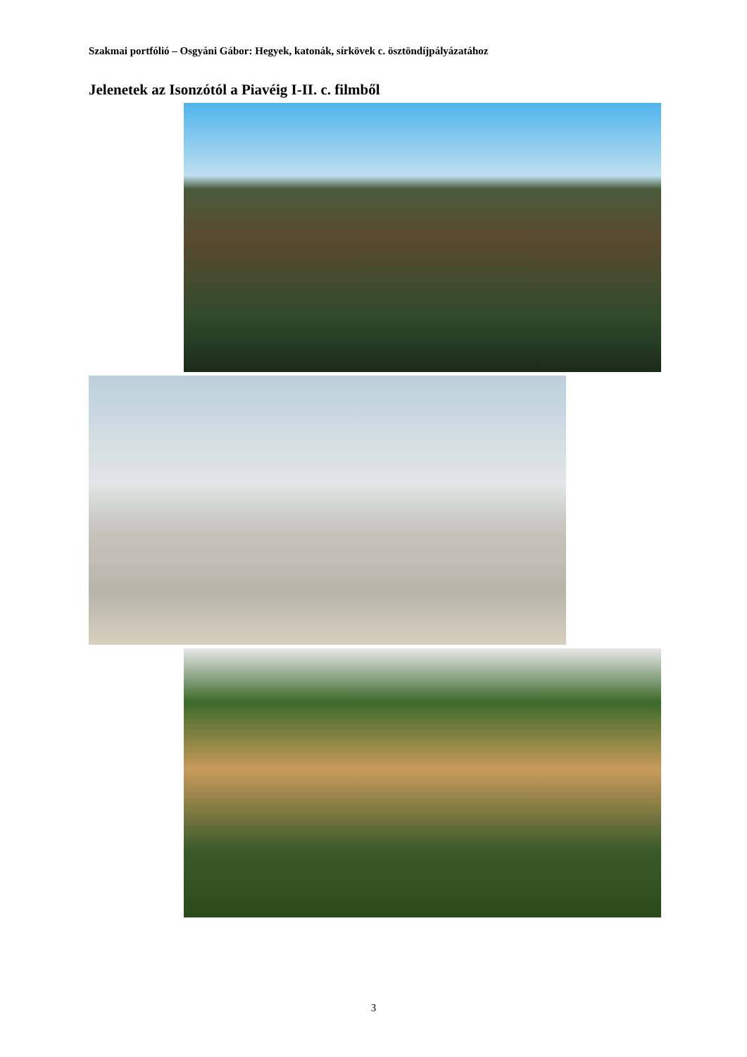Szakmai portfólió – Osgyáni Gábor: Hegyek, katonák, sírkövek c. ösztöndíjpályázatához
Jelenetek az Isonzótól a Piavéig I-II. c. filmből
3